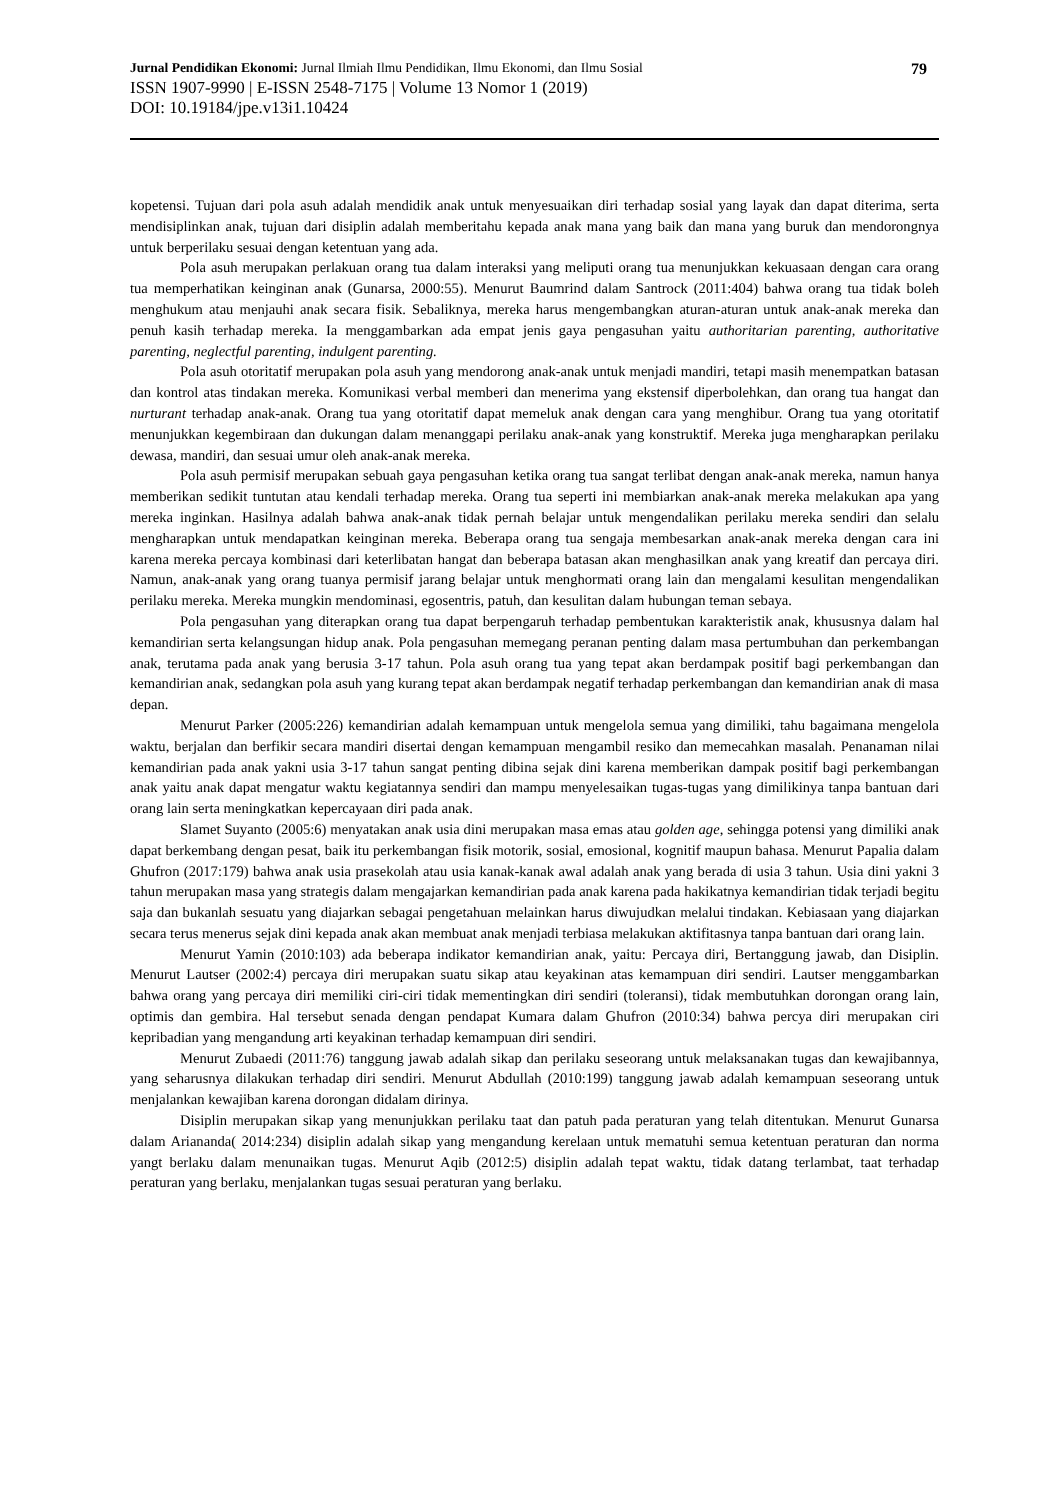Jurnal Pendidikan Ekonomi: Jurnal Ilmiah Ilmu Pendidikan, Ilmu Ekonomi, dan Ilmu Sosial 79
ISSN 1907-9990 | E-ISSN 2548-7175 | Volume 13 Nomor 1 (2019)
DOI: 10.19184/jpe.v13i1.10424
kopetensi. Tujuan dari pola asuh adalah mendidik anak untuk menyesuaikan diri terhadap sosial yang layak dan dapat diterima, serta mendisiplinkan anak, tujuan dari disiplin adalah memberitahu kepada anak mana yang baik dan mana yang buruk dan mendorongnya untuk berperilaku sesuai dengan ketentuan yang ada.
Pola asuh merupakan perlakuan orang tua dalam interaksi yang meliputi orang tua menunjukkan kekuasaan dengan cara orang tua memperhatikan keinginan anak (Gunarsa, 2000:55). Menurut Baumrind dalam Santrock (2011:404) bahwa orang tua tidak boleh menghukum atau menjauhi anak secara fisik. Sebaliknya, mereka harus mengembangkan aturan-aturan untuk anak-anak mereka dan penuh kasih terhadap mereka. Ia menggambarkan ada empat jenis gaya pengasuhan yaitu authoritarian parenting, authoritative parenting, neglectful parenting, indulgent parenting.
Pola asuh otoritatif merupakan pola asuh yang mendorong anak-anak untuk menjadi mandiri, tetapi masih menempatkan batasan dan kontrol atas tindakan mereka. Komunikasi verbal memberi dan menerima yang ekstensif diperbolehkan, dan orang tua hangat dan nurturant terhadap anak-anak. Orang tua yang otoritatif dapat memeluk anak dengan cara yang menghibur. Orang tua yang otoritatif menunjukkan kegembiraan dan dukungan dalam menanggapi perilaku anak-anak yang konstruktif. Mereka juga mengharapkan perilaku dewasa, mandiri, dan sesuai umur oleh anak-anak mereka.
Pola asuh permisif merupakan sebuah gaya pengasuhan ketika orang tua sangat terlibat dengan anak-anak mereka, namun hanya memberikan sedikit tuntutan atau kendali terhadap mereka. Orang tua seperti ini membiarkan anak-anak mereka melakukan apa yang mereka inginkan. Hasilnya adalah bahwa anak-anak tidak pernah belajar untuk mengendalikan perilaku mereka sendiri dan selalu mengharapkan untuk mendapatkan keinginan mereka. Beberapa orang tua sengaja membesarkan anak-anak mereka dengan cara ini karena mereka percaya kombinasi dari keterlibatan hangat dan beberapa batasan akan menghasilkan anak yang kreatif dan percaya diri. Namun, anak-anak yang orang tuanya permisif jarang belajar untuk menghormati orang lain dan mengalami kesulitan mengendalikan perilaku mereka. Mereka mungkin mendominasi, egosentris, patuh, dan kesulitan dalam hubungan teman sebaya.
Pola pengasuhan yang diterapkan orang tua dapat berpengaruh terhadap pembentukan karakteristik anak, khususnya dalam hal kemandirian serta kelangsungan hidup anak. Pola pengasuhan memegang peranan penting dalam masa pertumbuhan dan perkembangan anak, terutama pada anak yang berusia 3-17 tahun. Pola asuh orang tua yang tepat akan berdampak positif bagi perkembangan dan kemandirian anak, sedangkan pola asuh yang kurang tepat akan berdampak negatif terhadap perkembangan dan kemandirian anak di masa depan.
Menurut Parker (2005:226) kemandirian adalah kemampuan untuk mengelola semua yang dimiliki, tahu bagaimana mengelola waktu, berjalan dan berfikir secara mandiri disertai dengan kemampuan mengambil resiko dan memecahkan masalah. Penanaman nilai kemandirian pada anak yakni usia 3-17 tahun sangat penting dibina sejak dini karena memberikan dampak positif bagi perkembangan anak yaitu anak dapat mengatur waktu kegiatannya sendiri dan mampu menyelesaikan tugas-tugas yang dimilikinya tanpa bantuan dari orang lain serta meningkatkan kepercayaan diri pada anak.
Slamet Suyanto (2005:6) menyatakan anak usia dini merupakan masa emas atau golden age, sehingga potensi yang dimiliki anak dapat berkembang dengan pesat, baik itu perkembangan fisik motorik, sosial, emosional, kognitif maupun bahasa. Menurut Papalia dalam Ghufron (2017:179) bahwa anak usia prasekolah atau usia kanak-kanak awal adalah anak yang berada di usia 3 tahun. Usia dini yakni 3 tahun merupakan masa yang strategis dalam mengajarkan kemandirian pada anak karena pada hakikatnya kemandirian tidak terjadi begitu saja dan bukanlah sesuatu yang diajarkan sebagai pengetahuan melainkan harus diwujudkan melalui tindakan. Kebiasaan yang diajarkan secara terus menerus sejak dini kepada anak akan membuat anak menjadi terbiasa melakukan aktifitasnya tanpa bantuan dari orang lain.
Menurut Yamin (2010:103) ada beberapa indikator kemandirian anak, yaitu: Percaya diri, Bertanggung jawab, dan Disiplin. Menurut Lautser (2002:4) percaya diri merupakan suatu sikap atau keyakinan atas kemampuan diri sendiri. Lautser menggambarkan bahwa orang yang percaya diri memiliki ciri-ciri tidak mementingkan diri sendiri (toleransi), tidak membutuhkan dorongan orang lain, optimis dan gembira. Hal tersebut senada dengan pendapat Kumara dalam Ghufron (2010:34) bahwa percya diri merupakan ciri kepribadian yang mengandung arti keyakinan terhadap kemampuan diri sendiri.
Menurut Zubaedi (2011:76) tanggung jawab adalah sikap dan perilaku seseorang untuk melaksanakan tugas dan kewajibannya, yang seharusnya dilakukan terhadap diri sendiri. Menurut Abdullah (2010:199) tanggung jawab adalah kemampuan seseorang untuk menjalankan kewajiban karena dorongan didalam dirinya.
Disiplin merupakan sikap yang menunjukkan perilaku taat dan patuh pada peraturan yang telah ditentukan. Menurut Gunarsa dalam Ariananda( 2014:234) disiplin adalah sikap yang mengandung kerelaan untuk mematuhi semua ketentuan peraturan dan norma yangt berlaku dalam menunaikan tugas. Menurut Aqib (2012:5) disiplin adalah tepat waktu, tidak datang terlambat, taat terhadap peraturan yang berlaku, menjalankan tugas sesuai peraturan yang berlaku.